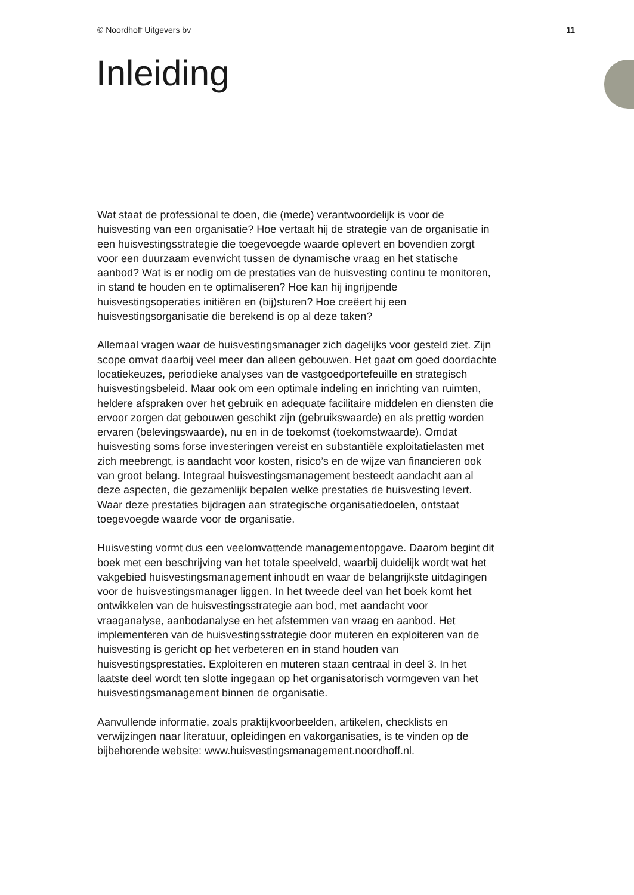© Noordhoff Uitgevers bv 11
Inleiding
Wat staat de professional te doen, die (mede) verantwoordelijk is voor de huisvesting van een organisatie? Hoe vertaalt hij de strategie van de organisatie in een huisvestingsstrategie die toegevoegde waarde oplevert en bovendien zorgt voor een duurzaam evenwicht tussen de dynamische vraag en het statische aanbod? Wat is er nodig om de prestaties van de huisvesting continu te monitoren, in stand te houden en te optimaliseren? Hoe kan hij ingrijpende huisvestingsoperaties initiëren en (bij)sturen? Hoe creëert hij een huisvestingsorganisatie die berekend is op al deze taken?
Allemaal vragen waar de huisvestingsmanager zich dagelijks voor gesteld ziet. Zijn scope omvat daarbij veel meer dan alleen gebouwen. Het gaat om goed doordachte locatiekeuzes, periodieke analyses van de vastgoedportefeuille en strategisch huisvestingsbeleid. Maar ook om een optimale indeling en inrichting van ruimten, heldere afspraken over het gebruik en adequate facilitaire middelen en diensten die ervoor zorgen dat gebouwen geschikt zijn (gebruikswaarde) en als prettig worden ervaren (belevingswaarde), nu en in de toekomst (toekomstwaarde). Omdat huisvesting soms forse investeringen vereist en substantiële exploitatielasten met zich meebrengt, is aandacht voor kosten, risico’s en de wijze van financieren ook van groot belang. Integraal huisvestingsmanagement besteedt aandacht aan al deze aspecten, die gezamenlijk bepalen welke prestaties de huisvesting levert. Waar deze prestaties bijdragen aan strategische organisatiedoelen, ontstaat toegevoegde waarde voor de organisatie.
Huisvesting vormt dus een veelomvattende managementopgave. Daarom begint dit boek met een beschrijving van het totale speelveld, waarbij duidelijk wordt wat het vakgebied huisvestingsmanagement inhoudt en waar de belangrijkste uitdagingen voor de huisvestingsmanager liggen. In het tweede deel van het boek komt het ontwikkelen van de huisvestingsstrategie aan bod, met aandacht voor vraaganalyse, aanbodanalyse en het afstemmen van vraag en aanbod. Het implementeren van de huisvestingsstrategie door muteren en exploiteren van de huisvesting is gericht op het verbeteren en in stand houden van huisvestingsprestaties. Exploiteren en muteren staan centraal in deel 3. In het laatste deel wordt ten slotte ingegaan op het organisatorisch vormgeven van het huisvestingsmanagement binnen de organisatie.
Aanvullende informatie, zoals praktijkvoorbeelden, artikelen, checklists en verwijzingen naar literatuur, opleidingen en vakorganisaties, is te vinden op de bijbehorende website: www.huisvestingsmanagement.noordhoff.nl.